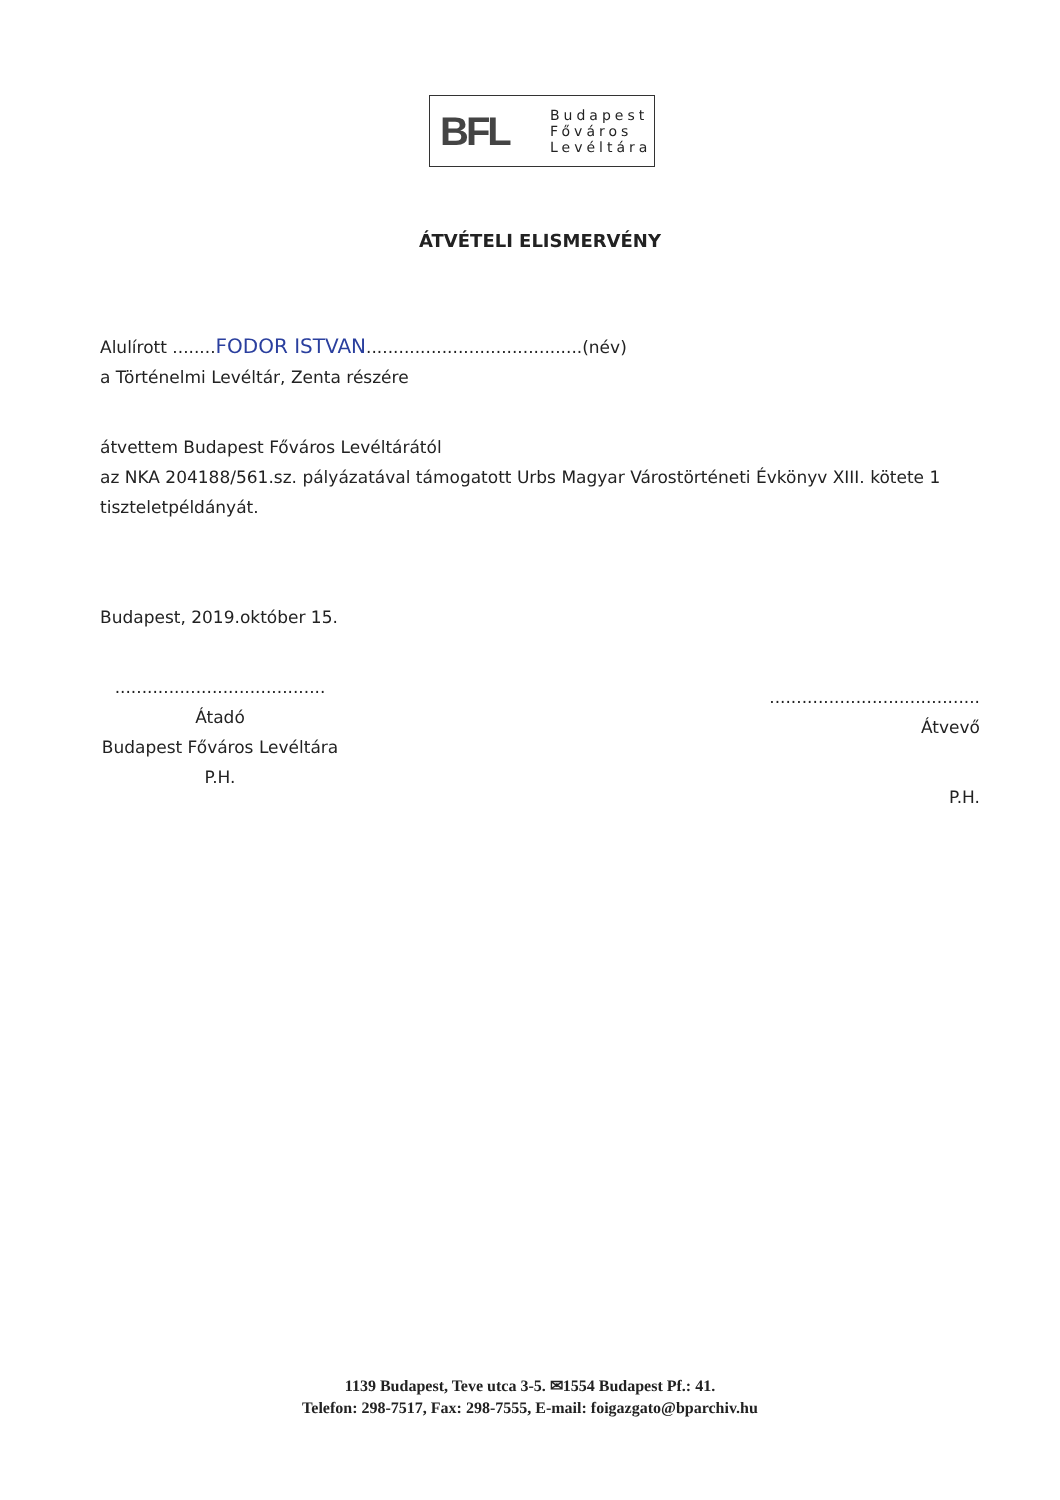BFL
Budapest
Főváros
Levéltára
ÁTVÉTELI ELISMERVÉNY
Alulírott ........FODOR ISTVAN........................................(név)
a Történelmi Levéltár, Zenta részére
átvettem Budapest Főváros Levéltárától
az NKA 204188/561.sz. pályázatával támogatott Urbs Magyar Várostörténeti Évkönyv XIII. kötete 1 tiszteletpéldányát.
Budapest, 2019.október 15.
.......................................
Átadó
Budapest Főváros Levéltára
P.H.
.......................................
Átvevő
P.H.
1139 Budapest, Teve utca 3-5. ✉1554 Budapest Pf.: 41.
Telefon: 298-7517, Fax: 298-7555, E-mail: foigazgato@bparchiv.hu